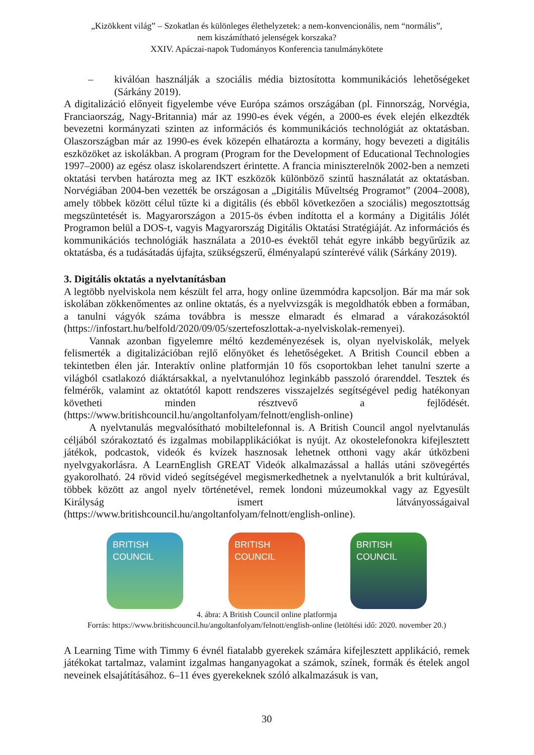„Kizökkent világ” – Szokatlan és különleges élethelyzetek: a nem-konvencionális, nem “normális”,
nem kiszámítható jelenségek korszaka?
XXIV. Apáczai-napok Tudományos Konferencia tanulmánykötete
– kiválóan használják a szociális média biztosította kommunikációs lehetőségeket (Sárkány 2019).
A digitalizáció előnyeit figyelembe véve Európa számos országában (pl. Finnország, Norvégia, Franciaország, Nagy-Britannia) már az 1990-es évek végén, a 2000-es évek elején elkezdték bevezetni kormányzati szinten az információs és kommunikációs technológiát az oktatásban. Olaszországban már az 1990-es évek közepén elhatározta a kormány, hogy bevezeti a digitális eszközöket az iskolákban. A program (Program for the Development of Educational Technologies 1997–2000) az egész olasz iskolarendszert érintette. A francia miniszterelnök 2002-ben a nemzeti oktatási tervben határozta meg az IKT eszközök különböző szintű használatát az oktatásban. Norvégiában 2004-ben vezették be országosan a „Digitális Műveltség Programot” (2004–2008), amely többek között célul tűzte ki a digitális (és ebből következően a szociális) megosztottság megszüntetését is. Magyarországon a 2015-ös évben indította el a kormány a Digitális Jólét Programon belül a DOS-t, vagyis Magyarország Digitális Oktatási Stratégiáját. Az információs és kommunikációs technológiák használata a 2010-es évektől tehát egyre inkább begyűrűzik az oktatásba, és a tudásátadás újfajta, szükségszerű, élményalapú színterévé válik (Sárkány 2019).
3. Digitális oktatás a nyelvtanításban
A legtöbb nyelviskola nem készült fel arra, hogy online üzemmódra kapcsoljon. Bár ma már sok iskolában zökkenőmentes az online oktatás, és a nyelvvizsgák is megoldhatók ebben a formában, a tanulni vágyók száma továbbra is messze elmaradt és elmarad a várakozásoktól (https://infostart.hu/belfold/2020/09/05/szertefoszlottak-a-nyelviskolak-remenyei).
Vannak azonban figyelemre méltó kezdeményezések is, olyan nyelviskolák, melyek felismerték a digitalizációban rejlő előnyöket és lehetőségeket. A British Council ebben a tekintetben élen jár. Interaktív online platformján 10 fős csoportokban lehet tanulni szerte a világból csatlakozó diáktársakkal, a nyelvtanulóhoz leginkább passzoló órarenddel. Tesztek és felmérők, valamint az oktatótól kapott rendszeres visszajelzés segítségével pedig hatékonyan követheti minden résztvevő a fejlődését. (https://www.britishcouncil.hu/angoltanfolyam/felnott/english-online)
A nyelvtanulás megvalósítható mobiltelefonnal is. A British Council angol nyelvtanulás céljából szórakoztató és izgalmas mobilapplikációkat is nyújt. Az okostelefonokra kifejlesztett játékok, podcastok, videók és kvízek hasznosak lehetnek otthoni vagy akár útközbeni nyelvgyakorlásra. A LearnEnglish GREAT Videók alkalmazással a hallás utáni szövegértés gyakorolható. 24 rövid videó segítségével megismerkedhetnek a nyelvtanulók a brit kultúrával, többek között az angol nyelv történetével, remek londoni múzeumokkal vagy az Egyesült Királyság ismert látványosságaival (https://www.britishcouncil.hu/angoltanfolyam/felnott/english-online).
BRITISH COUNCIL
BRITISH COUNCIL
BRITISH COUNCIL
4. ábra: A British Council online platformja
Forrás: https://www.britishcouncil.hu/angoltanfolyam/felnott/english-online (letöltési idő: 2020. november 20.)
A Learning Time with Timmy 6 évnél fiatalabb gyerekek számára kifejlesztett applikáció, remek játékokat tartalmaz, valamint izgalmas hanganyagokat a számok, színek, formák és ételek angol neveinek elsajátításához. 6–11 éves gyerekeknek szóló alkalmazásuk is van,
30